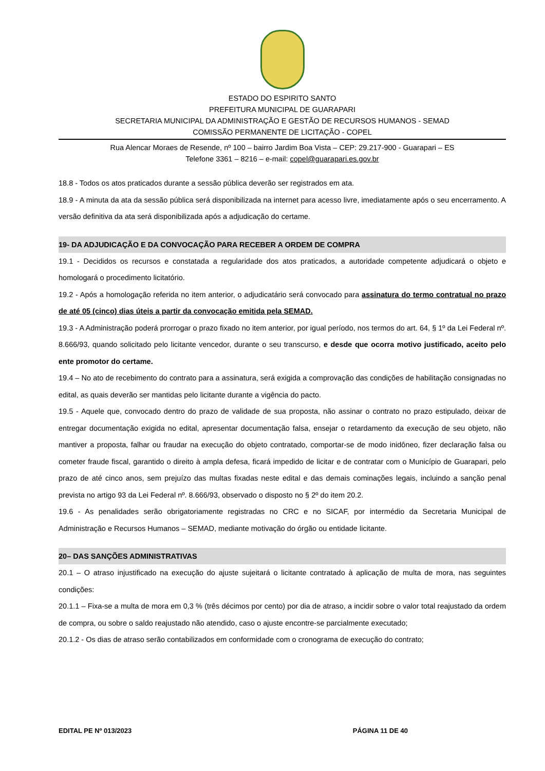ESTADO DO ESPIRITO SANTO
PREFEITURA MUNICIPAL DE GUARAPARI
SECRETARIA MUNICIPAL DA ADMINISTRAÇÃO E GESTÃO DE RECURSOS HUMANOS - SEMAD
COMISSÃO PERMANENTE DE LICITAÇÃO - COPEL
Rua Alencar Moraes de Resende, nº 100 – bairro Jardim Boa Vista – CEP: 29.217-900 - Guarapari – ES
Telefone 3361 – 8216 – e-mail: copel@guarapari.es.gov.br
18.8 - Todos os atos praticados durante a sessão pública deverão ser registrados em ata.
18.9 - A minuta da ata da sessão pública será disponibilizada na internet para acesso livre, imediatamente após o seu encerramento. A versão definitiva da ata será disponibilizada após a adjudicação do certame.
19- DA ADJUDICAÇÃO E DA CONVOCAÇÃO PARA RECEBER A ORDEM DE COMPRA
19.1 - Decididos os recursos e constatada a regularidade dos atos praticados, a autoridade competente adjudicará o objeto e homologará o procedimento licitatório.
19.2 - Após a homologação referida no item anterior, o adjudicatário será convocado para assinatura do termo contratual no prazo de até 05 (cinco) dias úteis a partir da convocação emitida pela SEMAD.
19.3 - A Administração poderá prorrogar o prazo fixado no item anterior, por igual período, nos termos do art. 64, § 1º da Lei Federal nº. 8.666/93, quando solicitado pelo licitante vencedor, durante o seu transcurso, e desde que ocorra motivo justificado, aceito pelo ente promotor do certame.
19.4 – No ato de recebimento do contrato para a assinatura, será exigida a comprovação das condições de habilitação consignadas no edital, as quais deverão ser mantidas pelo licitante durante a vigência do pacto.
19.5 - Aquele que, convocado dentro do prazo de validade de sua proposta, não assinar o contrato no prazo estipulado, deixar de entregar documentação exigida no edital, apresentar documentação falsa, ensejar o retardamento da execução de seu objeto, não mantiver a proposta, falhar ou fraudar na execução do objeto contratado, comportar-se de modo inidôneo, fizer declaração falsa ou cometer fraude fiscal, garantido o direito à ampla defesa, ficará impedido de licitar e de contratar com o Município de Guarapari, pelo prazo de até cinco anos, sem prejuízo das multas fixadas neste edital e das demais cominações legais, incluindo a sanção penal prevista no artigo 93 da Lei Federal nº. 8.666/93, observado o disposto no § 2º do item 20.2.
19.6 - As penalidades serão obrigatoriamente registradas no CRC e no SICAF, por intermédio da Secretaria Municipal de Administração e Recursos Humanos – SEMAD, mediante motivação do órgão ou entidade licitante.
20– DAS SANÇÕES ADMINISTRATIVAS
20.1 – O atraso injustificado na execução do ajuste sujeitará o licitante contratado à aplicação de multa de mora, nas seguintes condições:
20.1.1 – Fixa-se a multa de mora em 0,3 % (três décimos por cento) por dia de atraso, a incidir sobre o valor total reajustado da ordem de compra, ou sobre o saldo reajustado não atendido, caso o ajuste encontre-se parcialmente executado;
20.1.2 - Os dias de atraso serão contabilizados em conformidade com o cronograma de execução do contrato;
EDITAL PE Nº 013/2023 PÁGINA 11 DE 40